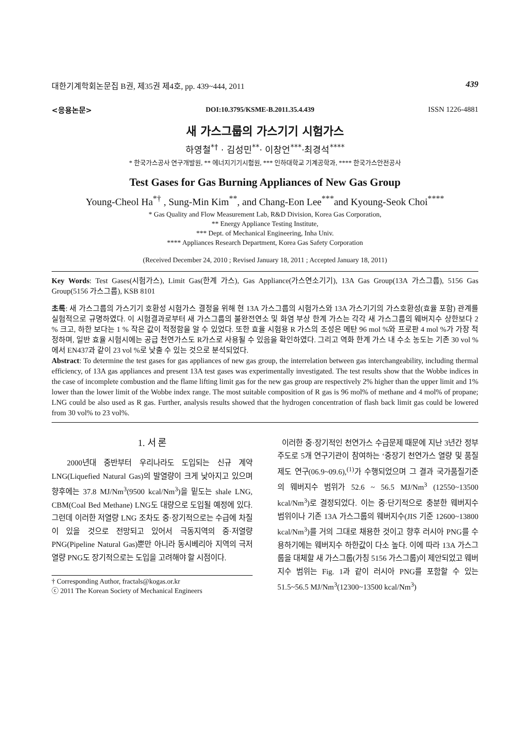대한기계학회논문집 B권, 제35권 제4호, pp. 439~444, 2011 439
<응용논문> DOI:10.3795/KSME-B.2011.35.4.439 ISSN 1226-4881
새 가스그룹의 가스기기 시험가스
하영철<sup>*†</sup> · 김성민<sup>**</sup>· 이창언<sup>***</sup>·최경석<sup>****</sup>
* 한국가스공사 연구개발원, ** 에너지기기시험원, *** 인하대학교 기계공학과, **** 한국가스안전공사
Test Gases for Gas Burning Appliances of New Gas Group
Young-Cheol Ha<sup>*†</sup> , Sung-Min Kim<sup>**</sup>, and Chang-Eon Lee<sup>***</sup>and Kyoung-Seok Choi<sup>****</sup>
* Gas Quality and Flow Measurement Lab, R&D Division, Korea Gas Corporation,
** Energy Appliance Testing Institute,
*** Dept. of Mechanical Engineering, Inha Univ.
**** Appliances Research Department, Korea Gas Safety Corporation
(Received December 24, 2010 ; Revised January 18, 2011 ; Accepted January 18, 2011)
Key Words: Test Gases(시험가스), Limit Gas(한계 가스), Gas Appliance(가스연소기기), 13A Gas Group(13A 가스그룹), 5156 Gas Group(5156 가스그룹), KSB 8101
초록: 새 가스그룹의 가스기기 호환성 시험가스 결정을 위해 현 13A 가스그룹의 시험가스와 13A 가스기기의 가스호환성(효율 포함) 관계를 실험적으로 규명하였다. 이 시험결과로부터 새 가스그룹의 불완전연소 및 화염 부상 한계 가스는 각각 새 가스그룹의 웨버지수 상한보다 2 % 크고, 하한 보다는 1 % 작은 값이 적정함을 알 수 있었다. 또한 효율 시험용 R 가스의 조성은 메탄 96 mol %와 프로판 4 mol %가 가장 적정하며, 일반 효율 시험시에는 공급 천연가스도 R가스로 사용될 수 있음을 확인하였다. 그리고 역화 한계 가스 내 수소 농도는 기존 30 vol %에서 EN437과 같이 23 vol %로 낮출 수 있는 것으로 분석되었다.
Abstract: To determine the test gases for gas appliances of new gas group, the interrelation between gas interchangeability, including thermal efficiency, of 13A gas appliances and present 13A test gases was experimentally investigated. The test results show that the Wobbe indices in the case of incomplete combustion and the flame lifting limit gas for the new gas group are respectively 2% higher than the upper limit and 1% lower than the lower limit of the Wobbe index range. The most suitable composition of R gas is 96 mol% of methane and 4 mol% of propane; LNG could be also used as R gas. Further, analysis results showed that the hydrogen concentration of flash back limit gas could be lowered from 30 vol% to 23 vol%.
1. 서 론
2000년대 중반부터 우리나라도 도입되는 신규 계약 LNG(Liquefied Natural Gas)의 발열량이 크게 낮아지고 있으며 향후에는 37.8 MJ/Nm<sup>3</sup>(9500 kcal/Nm<sup>3</sup>)을 밑도는 shale LNG, CBM(Coal Bed Methane) LNG도 대량으로 도입될 예정에 있다. 그런데 이러한 저열량 LNG 조차도 중·장기적으로는 수급에 차질이 있을 것으로 전망되고 있어서 극동지역의 중·저열량 PNG(Pipeline Natural Gas)뿐만 아니라 동시베리아 지역의 극저열량 PNG도 장기적으로는 도입을 고려해야 할 시점이다.
† Corresponding Author, fractals@kogas.or.kr
ⓒ 2011 The Korean Society of Mechanical Engineers
이러한 중·장기적인 천연가스 수급문제 때문에 지난 3년간 정부 주도로 5개 연구기관이 참여하는 ‘중장기 천연가스 열량 및 품질제도 연구(06.9~09.6),<sup>(1)</sup>가 수행되었으며 그 결과 국가품질기준의 웨버지수 범위가 52.6 ~ 56.5 MJ/Nm<sup>3</sup> (12550~13500 kcal/Nm<sup>3</sup>)로 결정되었다. 이는 중·단기적으로 충분한 웨버지수 범위이나 기존 13A 가스그룹의 웨버지수(JIS 기준 12600~13800 kcal/Nm<sup>3</sup>)를 거의 그대로 채용한 것이고 향후 러시아 PNG를 수용하기에는 웨버지수 하한값이 다소 높다. 이에 따라 13A 가스그룹을 대체할 새 가스그룹(가칭 5156 가스그룹)이 제안되었고 웨버지수 범위는 Fig. 1과 같이 러시아 PNG를 포함할 수 있는 51.5~56.5 MJ/Nm<sup>3</sup>(12300~13500 kcal/Nm<sup>3</sup>)